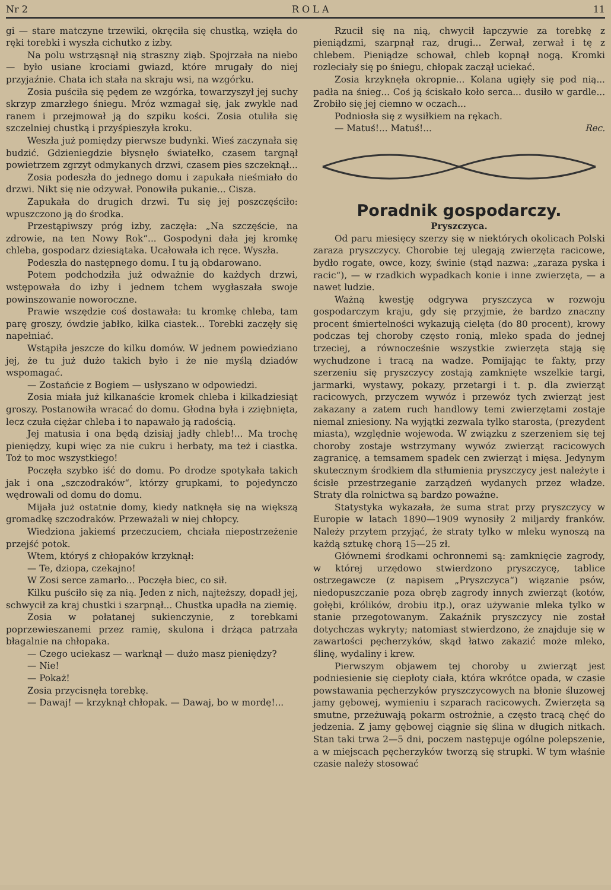Nr 2 R O L A 11
gi — stare matczyne trzewiki, okręciła się chustką, wzięła do ręki torebki i wyszła cichutko z izby.
Na polu wstrząsnął nią straszny ziąb. Spojrzała na niebo — było usiane krociami gwiazd, które mrugały do niej przyjaźnie. Chata ich stała na skraju wsi, na wzgórku.
Zosia puściła się pędem ze wzgórka, towarzyszył jej suchy skrzyp zmarzłego śniegu. Mróz wzmagał się, jak zwykle nad ranem i przejmował ją do szpiku kości. Zosia otuliła się szczelniej chustką i przyśpieszyła kroku.
Weszła już pomiędzy pierwsze budynki. Wieś zaczynała się budzić. Gdzieniegdzie błysnęło światełko, czasem targnął powietrzem zgrzyt odmykanych drzwi, czasem pies szczeknął...
Zosia podeszła do jednego domu i zapukała nieśmiało do drzwi. Nikt się nie odzywał. Ponowiła pukanie... Cisza.
Zapukała do drugich drzwi. Tu się jej poszczęściło: wpuszczono ją do środka.
Przestąpiwszy próg izby, zaczęła: „Na szczęście, na zdrowie, na ten Nowy Rok“... Gospodyni dała jej kromkę chleba, gospodarz dziesiątaka. Ucałowała ich ręce. Wyszła.
Podeszła do następnego domu. I tu ją obdarowano.
Potem podchodziła już odważnie do każdych drzwi, wstępowała do izby i jednem tchem wygłaszała swoje powinszowanie noworoczne.
Prawie wszędzie coś dostawała: tu kromkę chleba, tam parę groszy, ówdzie jabłko, kilka ciastek... Torebki zaczęły się napełniać.
Wstąpiła jeszcze do kilku domów. W jednem powiedziano jej, że tu już dużo takich było i że nie myślą dziadów wspomagać.
— Zostańcie z Bogiem — usłyszano w odpowiedzi.
Zosia miała już kilkanaście kromek chleba i kilkadziesiąt groszy. Postanowiła wracać do domu. Głodna była i zziębnięta, lecz czuła ciężar chleba i to napawało ją radością.
Jej matusia i ona będą dzisiaj jadły chleb!... Ma trochę pieniędzy, kupi więc za nie cukru i herbaty, ma też i ciastka. Toż to moc wszystkiego!
Poczęła szybko iść do domu. Po drodze spotykała takich jak i ona „szczodraków“, którzy grupkami, to pojedynczo wędrowali od domu do domu.
Mijała już ostatnie domy, kiedy natknęła się na większą gromadkę szczodraków. Przeważali w niej chłopcy.
Wiedziona jakiemś przeczuciem, chciała niepostrzeżenie przejść potok.
Wtem, któryś z chłopaków krzyknął:
— Te, dziopa, czekajno!
W Zosi serce zamarło... Poczęła biec, co sił.
Kilku puściło się za nią. Jeden z nich, najteższy, dopadł jej, schwycił za kraj chustki i szarpnął... Chustka upadła na ziemię.
Zosia w połatanej sukienczynie, z torebkami poprzewieszanemi przez ramię, skulona i drżąca patrzała błagalnie na chłopaka.
— Czego uciekasz — warknął — dużo masz pieniędzy?
— Nie!
— Pokaż!
Zosia przycisnęła torebkę.
— Dawaj! — krzyknął chłopak. — Dawaj, bo w mordę!...
Rzucił się na nią, chwycił łapczywie za torebkę z pieniądzmi, szarpnął raz, drugi... Zerwał, zerwał i tę z chlebem. Pieniądze schował, chleb kopnął nogą. Kromki rozleciały się po śniegu, chłopak zaczął uciekać.
Zosia krzyknęła okropnie... Kolana ugięły się pod nią... padła na śnieg... Coś ją ściskało koło serca... dusiło w gardle... Zrobiło się jej ciemno w oczach...
Podniosła się z wysiłkiem na rękach.
— Matuś!... Matuś!... Rec.
Poradnik gospodarczy.
Pryszczyca.
Od paru miesięcy szerzy się w niektórych okolicach Polski zaraza pryszczycy. Chorobie tej ulegają zwierzęta racicowe, bydło rogate, owce, kozy, świnie (stąd nazwa: „zaraza pyska i racic“), — w rzadkich wypadkach konie i inne zwierzęta, — a nawet ludzie.
Ważną kwestję odgrywa pryszczyca w rozwoju gospodarczym kraju, gdy się przyjmie, że bardzo znaczny procent śmiertelności wykazują cielęta (do 80 procent), krowy podczas tej choroby często ronią, mleko spada do jednej trzeciej, a równocześnie wszystkie zwierzęta stają się wychudzone i tracą na wadze. Pomijając te fakty, przy szerzeniu się pryszczycy zostają zamknięte wszelkie targi, jarmarki, wystawy, pokazy, przetargi i t. p. dla zwierząt racicowych, przyczem wywóz i przewóz tych zwierząt jest zakazany a zatem ruch handlowy temi zwierzętami zostaje niemal zniesiony. Na wyjątki zezwala tylko starosta, (prezydent miasta), względnie wojewoda. W związku z szerzeniem się tej choroby zostaje wstrzymany wywóz zwierząt racicowych zagranicę, a temsamem spadek cen zwierząt i mięsa. Jedynym skutecznym środkiem dla stłumienia pryszczycy jest należyte i ścisłe przestrzeganie zarządzeń wydanych przez władze. Straty dla rolnictwa są bardzo poważne.
Statystyka wykazała, że suma strat przy pryszczycy w Europie w latach 1890—1909 wynosiły 2 miljardy franków. Należy przytem przyjąć, że straty tylko w mleku wynoszą na każdą sztukę chorą 15—25 zł.
Głównemi środkami ochronnemi są: zamknięcie zagrody, w której urzędowo stwierdzono pryszczycę, tablice ostrzegawcze (z napisem „Pryszczyca“) wiązanie psów, niedopuszczanie poza obręb zagrody innych zwierząt (kotów, gołębi, królików, drobiu itp.), oraz używanie mleka tylko w stanie przegotowanym. Zakaźnik pryszczycy nie został dotychczas wykryty; natomiast stwierdzono, że znajduje się w zawartości pęcherzyków, skąd łatwo zakazić może mleko, ślinę, wydaliny i krew.
Pierwszym objawem tej choroby u zwierząt jest podniesienie się ciepłoty ciała, która wkrótce opada, w czasie powstawania pęcherzyków pryszczycowych na błonie śluzowej jamy gębowej, wymieniu i szparach racicowych. Zwierzęta są smutne, przeżuwają pokarm ostrożnie, a często tracą chęć do jedzenia. Z jamy gębowej ciągnie się ślina w długich nitkach. Stan taki trwa 2—5 dni, poczem następuje ogólne polepszenie, a w miejscach pęcherzyków tworzą się strupki. W tym właśnie czasie należy stosować